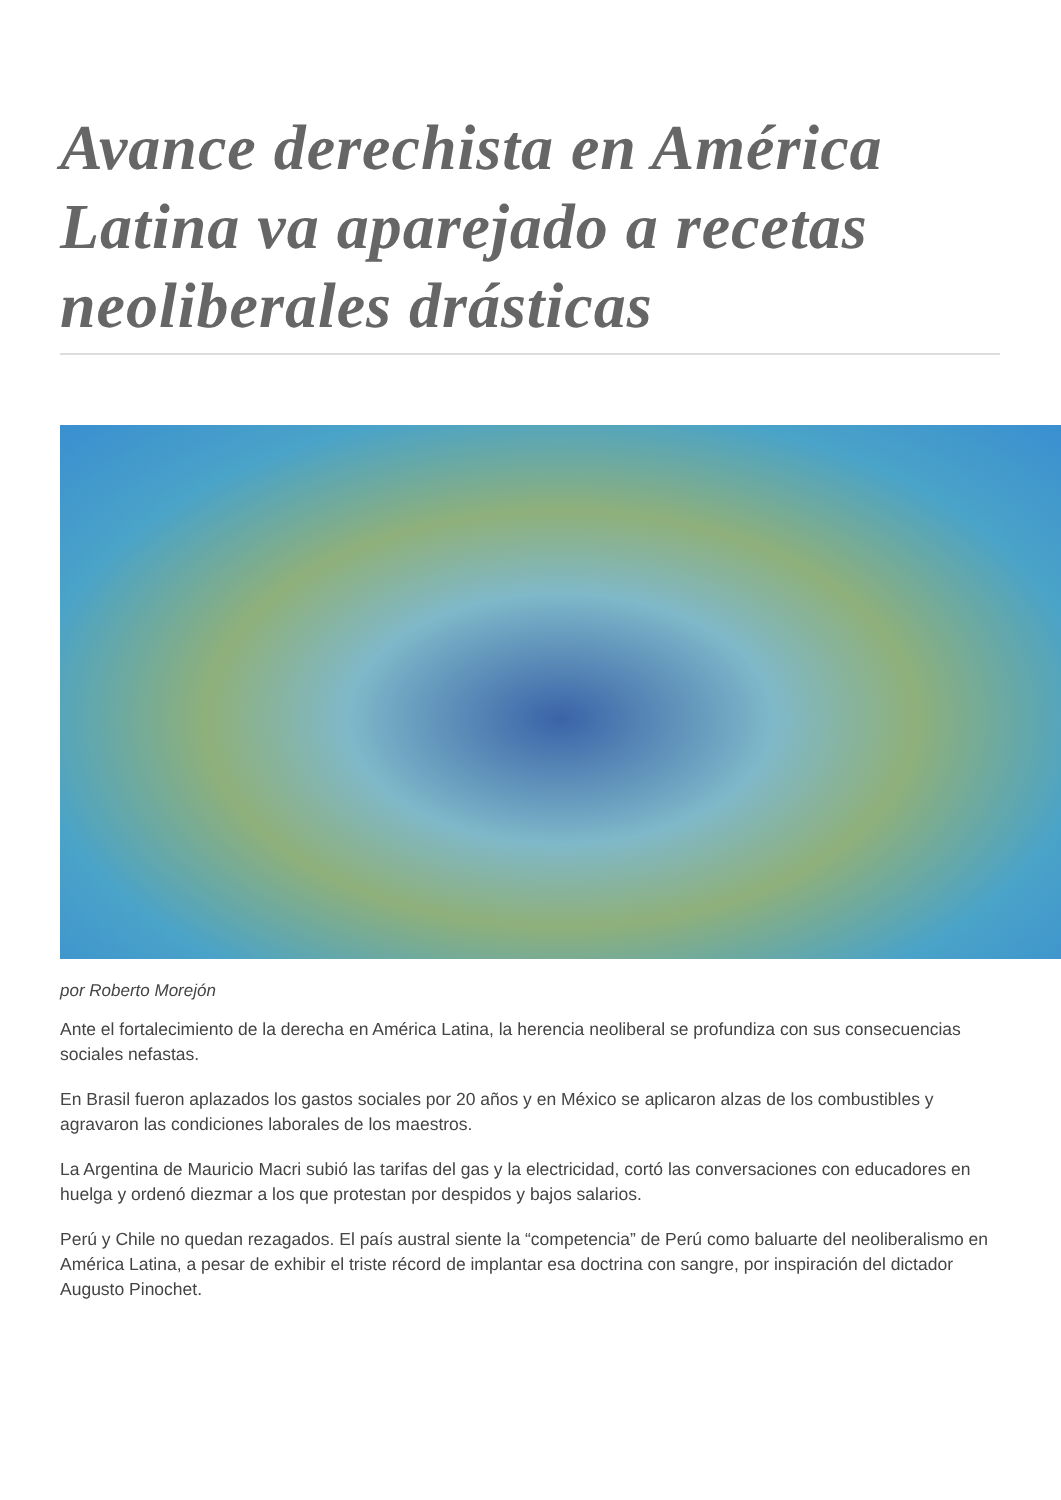Avance derechista en América Latina va aparejado a recetas neoliberales drásticas
por Roberto Morejón
Ante el fortalecimiento de la derecha en América Latina, la herencia neoliberal se profundiza con sus consecuencias sociales nefastas.
En Brasil fueron aplazados los gastos sociales por 20 años y en México se aplicaron alzas de los combustibles y agravaron las condiciones laborales de los maestros.
La Argentina de Mauricio Macri subió las tarifas del gas y la electricidad, cortó las conversaciones con educadores en huelga y ordenó diezmar a los que protestan por despidos y bajos salarios.
Perú y Chile no quedan rezagados. El país austral siente la “competencia” de Perú como baluarte del neoliberalismo en América Latina, a pesar de exhibir el triste récord de implantar esa doctrina con sangre, por inspiración del dictador Augusto Pinochet.